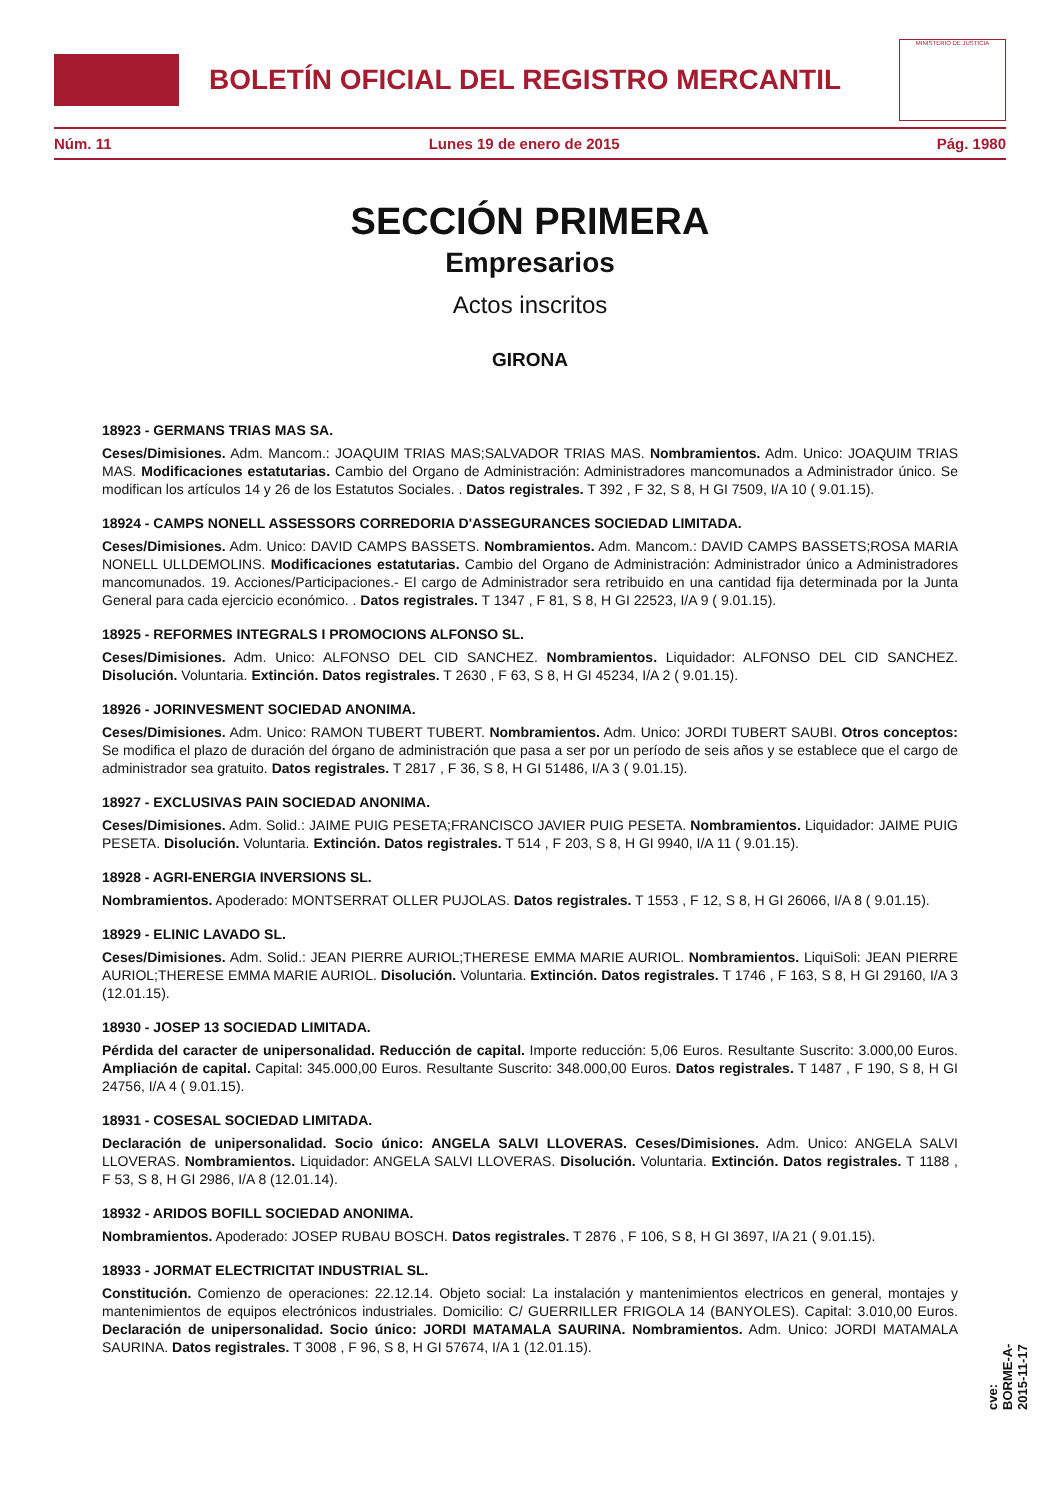BOLETÍN OFICIAL DEL REGISTRO MERCANTIL
MINISTERIO DE JUSTICIA
Núm. 11 Lunes 19 de enero de 2015 Pág. 1980
SECCIÓN PRIMERA
Empresarios
Actos inscritos
GIRONA
18923 - GERMANS TRIAS MAS SA.
Ceses/Dimisiones. Adm. Mancom.: JOAQUIM TRIAS MAS;SALVADOR TRIAS MAS. Nombramientos. Adm. Unico: JOAQUIM TRIAS MAS. Modificaciones estatutarias. Cambio del Organo de Administración: Administradores mancomunados a Administrador único. Se modifican los artículos 14 y 26 de los Estatutos Sociales. . Datos registrales. T 392 , F 32, S 8, H GI 7509, I/A 10 ( 9.01.15).
18924 - CAMPS NONELL ASSESSORS CORREDORIA D'ASSEGURANCES SOCIEDAD LIMITADA.
Ceses/Dimisiones. Adm. Unico: DAVID CAMPS BASSETS. Nombramientos. Adm. Mancom.: DAVID CAMPS BASSETS;ROSA MARIA NONELL ULLDEMOLINS. Modificaciones estatutarias. Cambio del Organo de Administración: Administrador único a Administradores mancomunados. 19. Acciones/Participaciones.- El cargo de Administrador sera retribuido en una cantidad fija determinada por la Junta General para cada ejercicio económico. . Datos registrales. T 1347 , F 81, S 8, H GI 22523, I/A 9 ( 9.01.15).
18925 - REFORMES INTEGRALS I PROMOCIONS ALFONSO SL.
Ceses/Dimisiones. Adm. Unico: ALFONSO DEL CID SANCHEZ. Nombramientos. Liquidador: ALFONSO DEL CID SANCHEZ. Disolución. Voluntaria. Extinción. Datos registrales. T 2630 , F 63, S 8, H GI 45234, I/A 2 ( 9.01.15).
18926 - JORINVESMENT SOCIEDAD ANONIMA.
Ceses/Dimisiones. Adm. Unico: RAMON TUBERT TUBERT. Nombramientos. Adm. Unico: JORDI TUBERT SAUBI. Otros conceptos: Se modifica el plazo de duración del órgano de administración que pasa a ser por un período de seis años y se establece que el cargo de administrador sea gratuito. Datos registrales. T 2817 , F 36, S 8, H GI 51486, I/A 3 ( 9.01.15).
18927 - EXCLUSIVAS PAIN SOCIEDAD ANONIMA.
Ceses/Dimisiones. Adm. Solid.: JAIME PUIG PESETA;FRANCISCO JAVIER PUIG PESETA. Nombramientos. Liquidador: JAIME PUIG PESETA. Disolución. Voluntaria. Extinción. Datos registrales. T 514 , F 203, S 8, H GI 9940, I/A 11 ( 9.01.15).
18928 - AGRI-ENERGIA INVERSIONS SL.
Nombramientos. Apoderado: MONTSERRAT OLLER PUJOLAS. Datos registrales. T 1553 , F 12, S 8, H GI 26066, I/A 8 ( 9.01.15).
18929 - ELINIC LAVADO SL.
Ceses/Dimisiones. Adm. Solid.: JEAN PIERRE AURIOL;THERESE EMMA MARIE AURIOL. Nombramientos. LiquiSoli: JEAN PIERRE AURIOL;THERESE EMMA MARIE AURIOL. Disolución. Voluntaria. Extinción. Datos registrales. T 1746 , F 163, S 8, H GI 29160, I/A 3 (12.01.15).
18930 - JOSEP 13 SOCIEDAD LIMITADA.
Pérdida del caracter de unipersonalidad. Reducción de capital. Importe reducción: 5,06 Euros. Resultante Suscrito: 3.000,00 Euros. Ampliación de capital. Capital: 345.000,00 Euros. Resultante Suscrito: 348.000,00 Euros. Datos registrales. T 1487 , F 190, S 8, H GI 24756, I/A 4 ( 9.01.15).
18931 - COSESAL SOCIEDAD LIMITADA.
Declaración de unipersonalidad. Socio único: ANGELA SALVI LLOVERAS. Ceses/Dimisiones. Adm. Unico: ANGELA SALVI LLOVERAS. Nombramientos. Liquidador: ANGELA SALVI LLOVERAS. Disolución. Voluntaria. Extinción. Datos registrales. T 1188 , F 53, S 8, H GI 2986, I/A 8 (12.01.14).
18932 - ARIDOS BOFILL SOCIEDAD ANONIMA.
Nombramientos. Apoderado: JOSEP RUBAU BOSCH. Datos registrales. T 2876 , F 106, S 8, H GI 3697, I/A 21 ( 9.01.15).
18933 - JORMAT ELECTRICITAT INDUSTRIAL SL.
Constitución. Comienzo de operaciones: 22.12.14. Objeto social: La instalación y mantenimientos electricos en general, montajes y mantenimientos de equipos electrónicos industriales. Domicilio: C/ GUERRILLER FRIGOLA 14 (BANYOLES). Capital: 3.010,00 Euros. Declaración de unipersonalidad. Socio único: JORDI MATAMALA SAURINA. Nombramientos. Adm. Unico: JORDI MATAMALA SAURINA. Datos registrales. T 3008 , F 96, S 8, H GI 57674, I/A 1 (12.01.15).
cve: BORME-A-2015-11-17